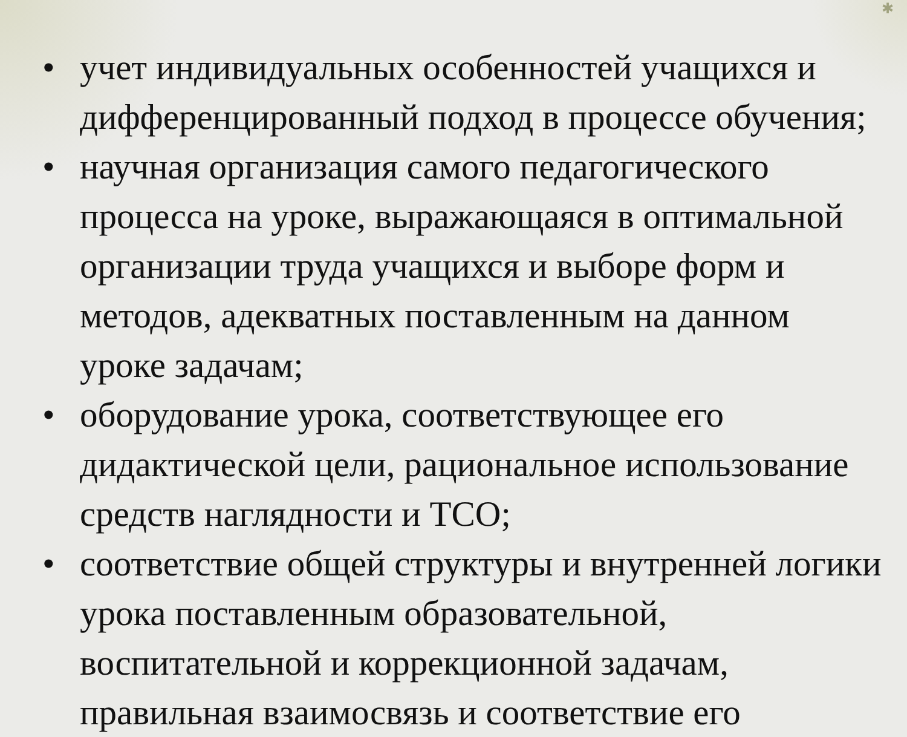✱
• учет индивидуальных особенностей учащихся и дифференцированный подход в процессе обучения;
• научная организация самого педагогического процесса на уроке, выражающаяся в оптимальной организации труда учащихся и выборе форм и методов, адекватных поставленным на данном уроке задачам;
• оборудование урока, соответствующее его дидактической цели, рациональное использование средств наглядности и ТСО;
• соответствие общей структуры и внутренней логики урока поставленным образовательной, воспитательной и коррекционной задачам, правильная взаимосвязь и соответствие его